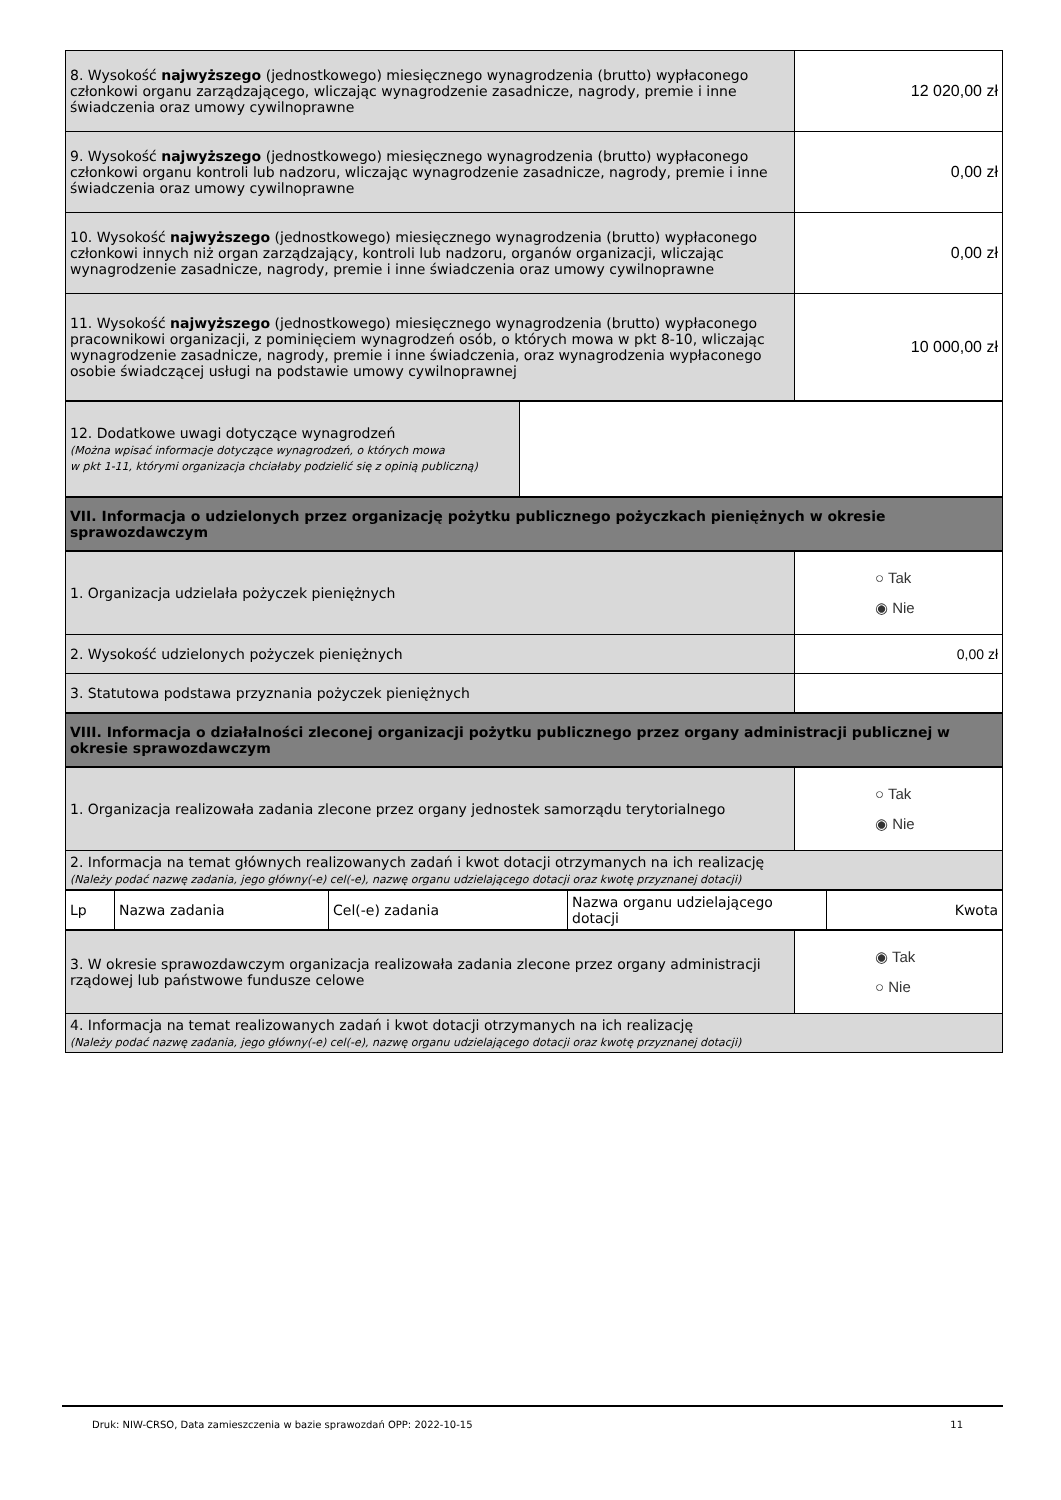| 8. Wysokość najwyższego (jednostkowego) miesięcznego wynagrodzenia (brutto) wypłaconego członkowi organu zarządzającego, wliczając wynagrodzenie zasadnicze, nagrody, premie i inne świadczenia oraz umowy cywilnoprawne | 12 020,00 zł |
| 9. Wysokość najwyższego (jednostkowego) miesięcznego wynagrodzenia (brutto) wypłaconego członkowi organu kontroli lub nadzoru, wliczając wynagrodzenie zasadnicze, nagrody, premie i inne świadczenia oraz umowy cywilnoprawne | 0,00 zł |
| 10. Wysokość najwyższego (jednostkowego) miesięcznego wynagrodzenia (brutto) wypłaconego członkowi innych niż organ zarządzający, kontroli lub nadzoru, organów organizacji, wliczając wynagrodzenie zasadnicze, nagrody, premie i inne świadczenia oraz umowy cywilnoprawne | 0,00 zł |
| 11. Wysokość najwyższego (jednostkowego) miesięcznego wynagrodzenia (brutto) wypłaconego pracownikowi organizacji, z pominięciem wynagrodzeń osób, o których mowa w pkt 8-10, wliczając wynagrodzenie zasadnicze, nagrody, premie i inne świadczenia, oraz wynagrodzenia wypłaconego osobie świadczącej usługi na podstawie umowy cywilnoprawnej | 10 000,00 zł |
| 12. Dodatkowe uwagi dotyczące wynagrodzeń (Można wpisać informacje dotyczące wynagrodzeń, o których mowa w pkt 1-11, którymi organizacja chciałaby podzielić się z opinią publiczną) | |
| VII. Informacja o udzielonych przez organizację pożytku publicznego pożyczkach pieniężnych w okresie sprawozdawczym |
| 1. Organizacja udzielała pożyczek pieniężnych | ○ Tak ◉ Nie |
| 2. Wysokość udzielonych pożyczek pieniężnych | 0,00 zł |
| 3. Statutowa podstawa przyznania pożyczek pieniężnych | |
| VIII. Informacja o działalności zleconej organizacji pożytku publicznego przez organy administracji publicznej w okresie sprawozdawczym |
| 1. Organizacja realizowała zadania zlecone przez organy jednostek samorządu terytorialnego | ○ Tak ◉ Nie |
| 2. Informacja na temat głównych realizowanych zadań i kwot dotacji otrzymanych na ich realizację (Należy podać nazwę zadania, jego główny(-e) cel(-e), nazwę organu udzielającego dotacji oraz kwotę przyznanej dotacji) | |
| Lp | Nazwa zadania | Cel(-e) zadania | Nazwa organu udzielającego dotacji | Kwota |
| --- | --- | --- | --- | --- |
| 3. W okresie sprawozdawczym organizacja realizowała zadania zlecone przez organy administracji rządowej lub państwowe fundusze celowe | ◉ Tak ○ Nie |
| 4. Informacja na temat realizowanych zadań i kwot dotacji otrzymanych na ich realizację (Należy podać nazwę zadania, jego główny(-e) cel(-e), nazwę organu udzielającego dotacji oraz kwotę przyznanej dotacji) | |
Druk: NIW-CRSO, Data zamieszczenia w bazie sprawozdań OPP: 2022-10-15 11